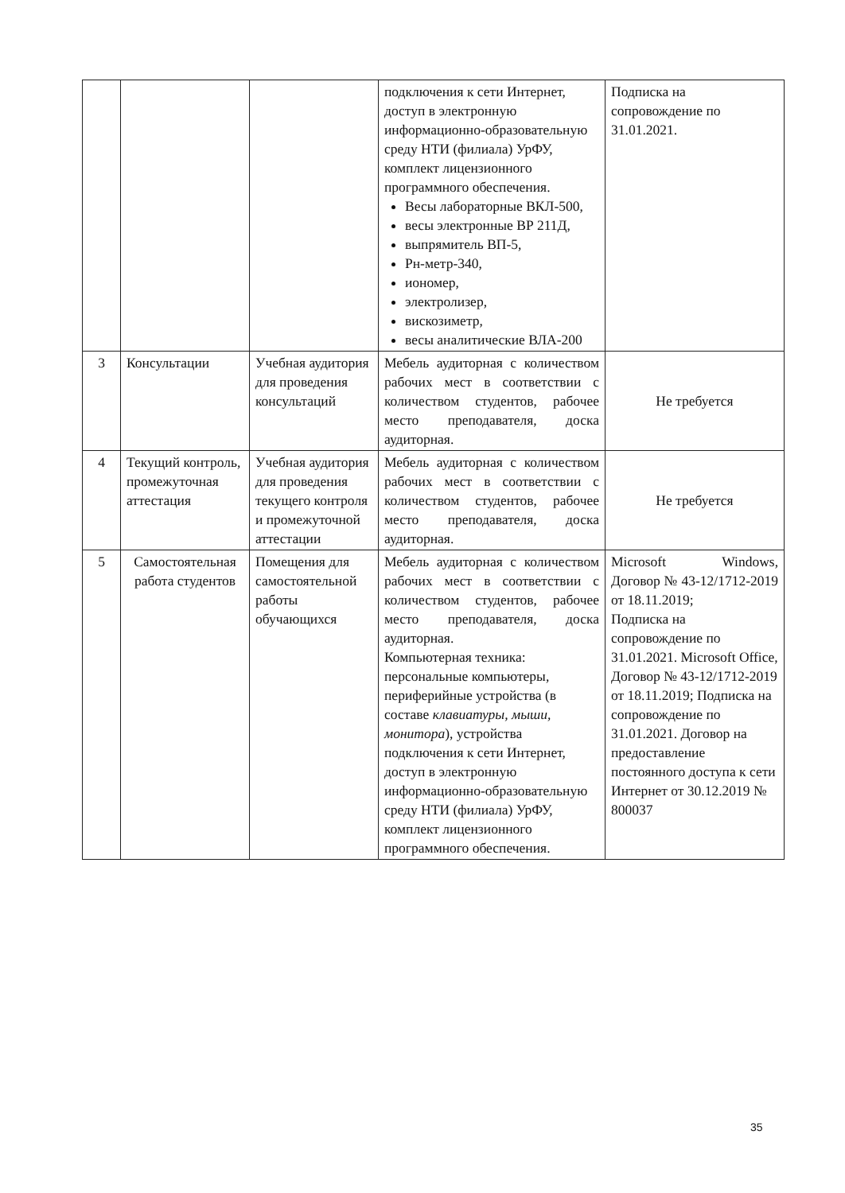| | | | подключения к сети Интернет, доступ в электронную информационно-образовательную среду НТИ (филиала) УрФУ, комплект лицензионного программного обеспечения. Весы лабораторные ВКЛ-500, весы электронные ВР 211Д, выпрямитель ВП-5, Рн-метр-340, иономер, электролизер, вискозиметр, весы аналитические ВЛА-200 | Подписка на сопровождение по 31.01.2021. |
| 3 | Консультации | Учебная аудитория для проведения консультаций | Мебель аудиторная с количеством рабочих мест в соответствии с количеством студентов, рабочее место преподавателя, доска аудиторная. | Не требуется |
| 4 | Текущий контроль, промежуточная аттестация | Учебная аудитория для проведения текущего контроля и промежуточной аттестации | Мебель аудиторная с количеством рабочих мест в соответствии с количеством студентов, рабочее место преподавателя, доска аудиторная. | Не требуется |
| 5 | Самостоятельная работа студентов | Помещения для самостоятельной работы обучающихся | Мебель аудиторная с количеством рабочих мест в соответствии с количеством студентов, рабочее место преподавателя, доска аудиторная. Компьютерная техника: персональные компьютеры, периферийные устройства (в составе клавиатуры, мыши, монитора ), устройства подключения к сети Интернет, доступ в электронную информационно-образовательную среду НТИ (филиала) УрФУ, комплект лицензионного программного обеспечения. | Microsoft Windows, Договор № 43-12/1712-2019 от 18.11.2019; Подписка на сопровождение по 31.01.2021. Microsoft Office, Договор № 43-12/1712-2019 от 18.11.2019; Подписка на сопровождение по 31.01.2021. Договор на предоставление постоянного доступа к сети Интернет от 30.12.2019 № 800037 |
35